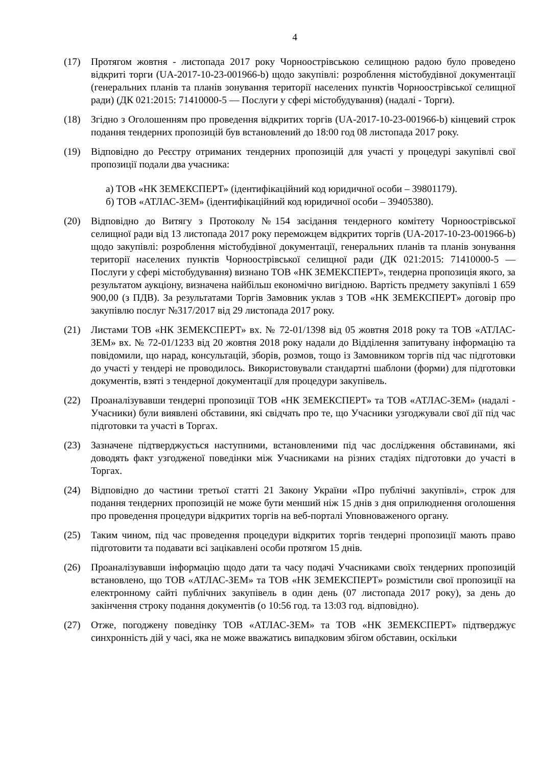4
(17) Протягом жовтня - листопада 2017 року Чорноострівською селищною радою було проведено відкриті торги (UA-2017-10-23-001966-b) щодо закупівлі: розроблення містобудівної документації (генеральних планів та планів зонування території населених пунктів Чорноострівської селищної ради) (ДК 021:2015: 71410000-5 — Послуги у сфері містобудування) (надалі - Торги).
(18) Згідно з Оголошенням про проведення відкритих торгів (UA-2017-10-23-001966-b) кінцевий строк подання тендерних пропозицій був встановлений до 18:00 год 08 листопада 2017 року.
(19) Відповідно до Реєстру отриманих тендерних пропозицій для участі у процедурі закупівлі свої пропозиції подали два учасника:
а) ТОВ «НК ЗЕМЕКСПЕРТ» (ідентифікаційний код юридичної особи – 39801179).
б) ТОВ «АТЛАС-ЗЕМ» (ідентифікаційний код юридичної особи – 39405380).
(20) Відповідно до Витягу з Протоколу №154 засідання тендерного комітету Чорноострівської селищної ради від 13 листопада 2017 року переможцем відкритих торгів (UA-2017-10-23-001966-b) щодо закупівлі: розроблення містобудівної документації, генеральних планів та планів зонування території населених пунктів Чорноострівської селищної ради (ДК 021:2015: 71410000-5 — Послуги у сфері містобудування) визнано ТОВ «НК ЗЕМЕКСПЕРТ», тендерна пропозиція якого, за результатом аукціону, визначена найбільш економічно вигідною. Вартість предмету закупівлі 1 659 900,00 (з ПДВ). За результатами Торгів Замовник уклав з ТОВ «НК ЗЕМЕКСПЕРТ» договір про закупівлю послуг №317/2017 від 29 листопада 2017 року.
(21) Листами ТОВ «НК ЗЕМЕКСПЕРТ» вх. № 72-01/1398 від 05 жовтня 2018 року та ТОВ «АТЛАС-ЗЕМ» вх. № 72-01/1233 від 20 жовтня 2018 року надали до Відділення запитувану інформацію та повідомили, що нарад, консультацій, зборів, розмов, тощо із Замовником торгів під час підготовки до участі у тендері не проводилось. Використовували стандартні шаблони (форми) для підготовки документів, взяті з тендерної документації для процедури закупівель.
(22) Проаналізувавши тендерні пропозиції ТОВ «НК ЗЕМЕКСПЕРТ» та ТОВ «АТЛАС-ЗЕМ» (надалі - Учасники) були виявлені обставини, які свідчать про те, що Учасники узгоджували свої дії під час підготовки та участі в Торгах.
(23) Зазначене підтверджується наступними, встановленими під час дослідження обставинами, які доводять факт узгодженої поведінки між Учасниками на різних стадіях підготовки до участі в Торгах.
(24) Відповідно до частини третьої статті 21 Закону України «Про публічні закупівлі», строк для подання тендерних пропозицій не може бути менший ніж 15 днів з дня оприлюднення оголошення про проведення процедури відкритих торгів на веб-порталі Уповноваженого органу.
(25) Таким чином, під час проведення процедури відкритих торгів тендерні пропозиції мають право підготовити та подавати всі зацікавлені особи протягом 15 днів.
(26) Проаналізувавши інформацію щодо дати та часу подачі Учасниками своїх тендерних пропозицій встановлено, що ТОВ «АТЛАС-ЗЕМ» та ТОВ «НК ЗЕМЕКСПЕРТ» розмістили свої пропозиції на електронному сайті публічних закупівель в один день (07 листопада 2017 року), за день до закінчення строку подання документів (о 10:56 год. та 13:03 год. відповідно).
(27) Отже, погоджену поведінку ТОВ «АТЛАС-ЗЕМ» та ТОВ «НК ЗЕМЕКСПЕРТ» підтверджує синхронність дій у часі, яка не може вважатись випадковим збігом обставин, оскільки